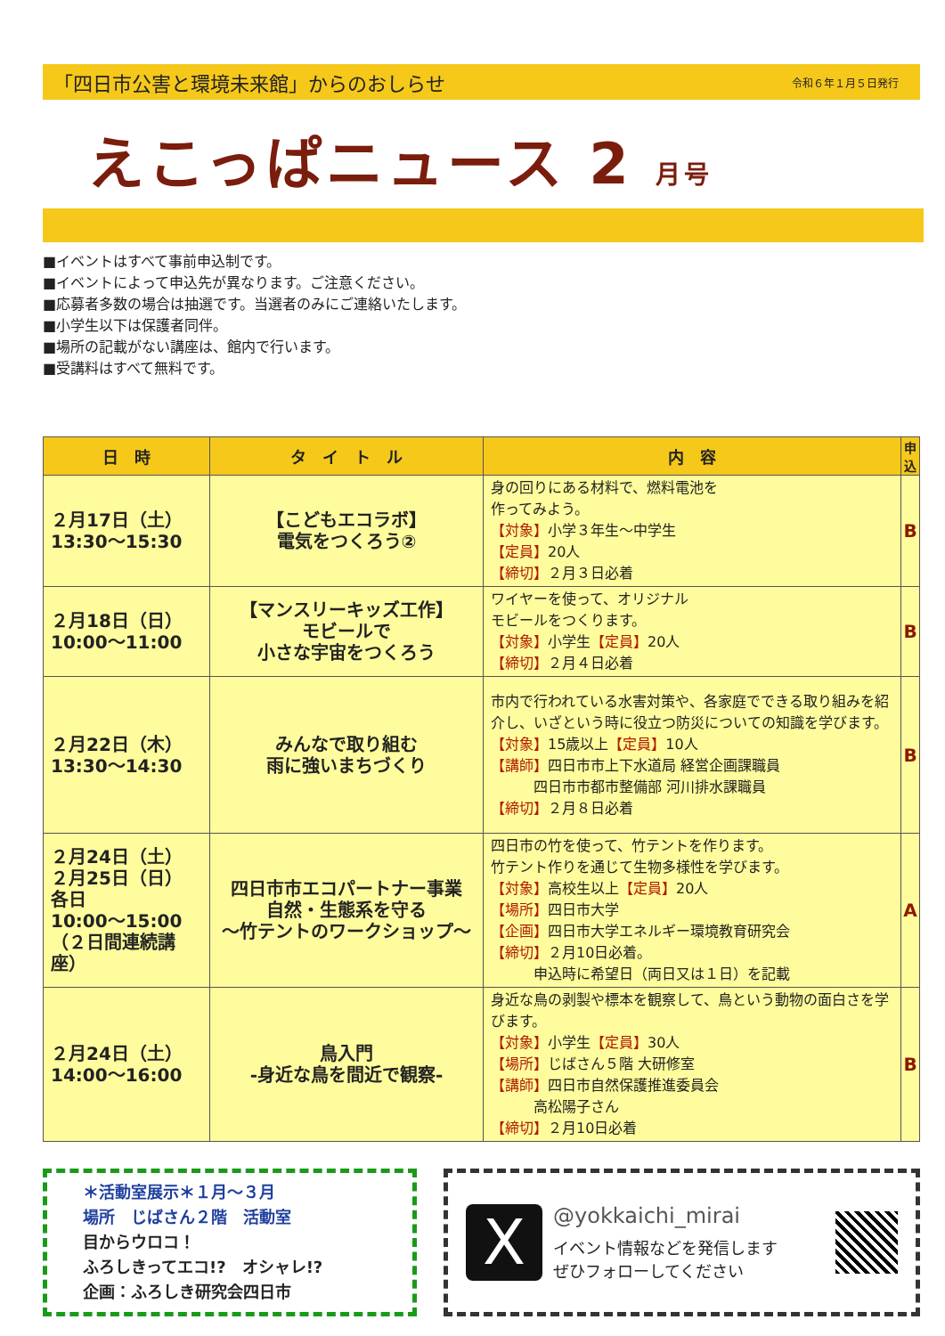「四日市公害と環境未来館」からのおしらせ 令和６年１月５日発行
えこっぱニュース 2 月号
■イベントはすべて事前申込制です。
■イベントによって申込先が異なります。ご注意ください。
■応募者多数の場合は抽選です。当選者のみにご連絡いたします。
■小学生以下は保護者同伴。
■場所の記載がない講座は、館内で行います。
■受講料はすべて無料です。
| 日 時 | タ イ ト ル | 内 容 | 申 込 |
| --- | --- | --- | --- |
| ２月17日（土） 13:30～15:30 | 【こどもエコラボ】 電気をつくろう② | 身の回りにある材料で、燃料電池を 作ってみよう。 【対象】 小学３年生～中学生 【定員】 20人 【締切】 ２月３日必着 | B |
| ２月18日（日） 10:00～11:00 | 【マンスリーキッズ工作】 モビールで 小さな宇宙をつくろう | ワイヤーを使って、オリジナル モビールをつくります。 【対象】 小学生 【定員】 20人 【締切】 ２月４日必着 | B |
| ２月22日（木） 13:30～14:30 | みんなで取り組む 雨に強いまちづくり | 市内で行われている水害対策や、各家庭でできる取り組みを紹介し、いざという時に役立つ防災についての知識を学びます。 【対象】 15歳以上 【定員】 10人 【講師】 四日市市上下水道局 経営企画課職員 四日市市都市整備部 河川排水課職員 【締切】 ２月８日必着 | B |
| ２月24日（土） ２月25日（日） 各日 10:00～15:00 （２日間連続講座） | 四日市市エコパートナー事業 自然・生態系を守る ～竹テントのワークショップ～ | 四日市の竹を使って、竹テントを作ります。 竹テント作りを通じて生物多様性を学びます。 【対象】 高校生以上 【定員】 20人 【場所】 四日市大学 【企画】 四日市大学エネルギー環境教育研究会 【締切】 ２月10日必着。 申込時に希望日（両日又は１日）を記載 | A |
| ２月24日（土） 14:00～16:00 | 鳥入門 -身近な鳥を間近で観察- | 身近な鳥の剥製や標本を観察して、鳥という動物の面白さを学びます。 【対象】 小学生 【定員】 30人 【場所】 じばさん５階 大研修室 【講師】 四日市自然保護推進委員会 高松陽子さん 【締切】 ２月10日必着 | B |
＊活動室展示＊１月～３月
場所　じばさん２階　活動室
目からウロコ！
ふろしきってエコ!?　オシャレ!?
企画：ふろしき研究会四日市
X
@yokkaichi_mirai
イベント情報などを発信します
ぜひフォローしてください